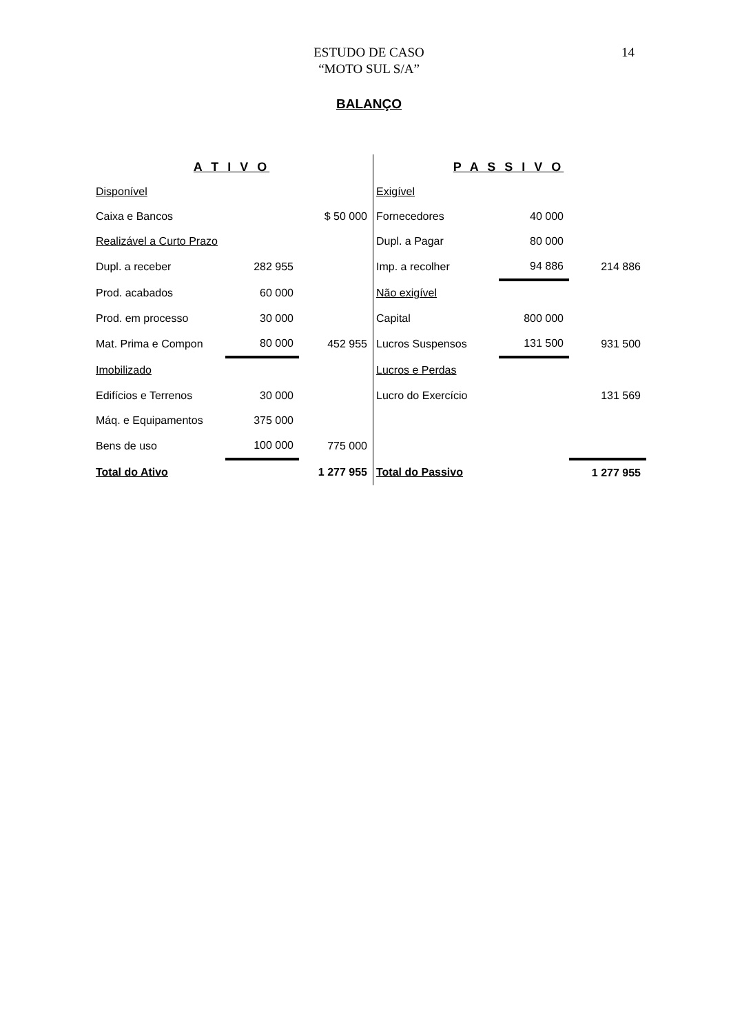ESTUDO DE CASO
“MOTO SUL S/A”
14
BALANÇO
| A T I V O | | | P A S S I V O | | |
| Disponível | | | Exigível | | |
| Caixa e Bancos | | $ 50 000 | Fornecedores | 40 000 | |
| Realizável a Curto Prazo | | | Dupl. a Pagar | 80 000 | |
| Dupl. a receber | 282 955 | | Imp. a recolher | 94 886 | 214 886 |
| Prod. acabados | 60 000 | | Não exigível | | |
| Prod. em processo | 30 000 | | Capital | 800 000 | |
| Mat. Prima e Compon | 80 000 | 452 955 | Lucros Suspensos | 131 500 | 931 500 |
| Imobilizado | | | Lucros e Perdas | | |
| Edifícios e Terrenos | 30 000 | | Lucro do Exercício | | 131 569 |
| Máq. e Equipamentos | 375 000 | | | | |
| Bens de uso | 100 000 | 775 000 | | | |
| Total do Ativo | | 1 277 955 | Total do Passivo | | 1 277 955 |